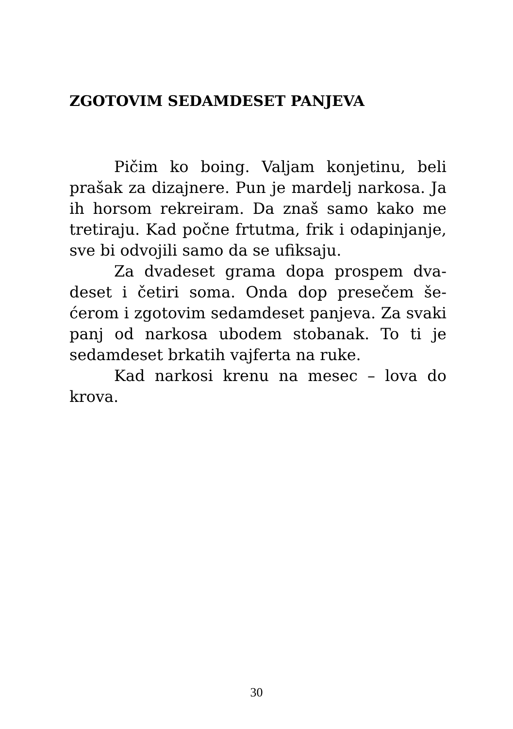ZGOTOVIM SEDAMDESET PANJEVA
Pičim ko boing. Valjam konjetinu, beli prašak za dizajnere. Pun je mardelj narkosa. Ja ih horsom rekreiram. Da znaš samo kako me tretiraju. Kad počne frtutma, frik i oda­pinjanje, sve bi odvojili samo da se ufiksaju.
Za dvadeset grama dopa prospem dva­deset i četiri soma. Onda dop presečem še­ćerom i zgotovim sedamdeset panjeva. Za svaki panj od narkosa ubodem stobanak. To ti je sedamdeset brkatih vajferta na ruke.
Kad narkosi krenu na mesec – lova do krova.
30